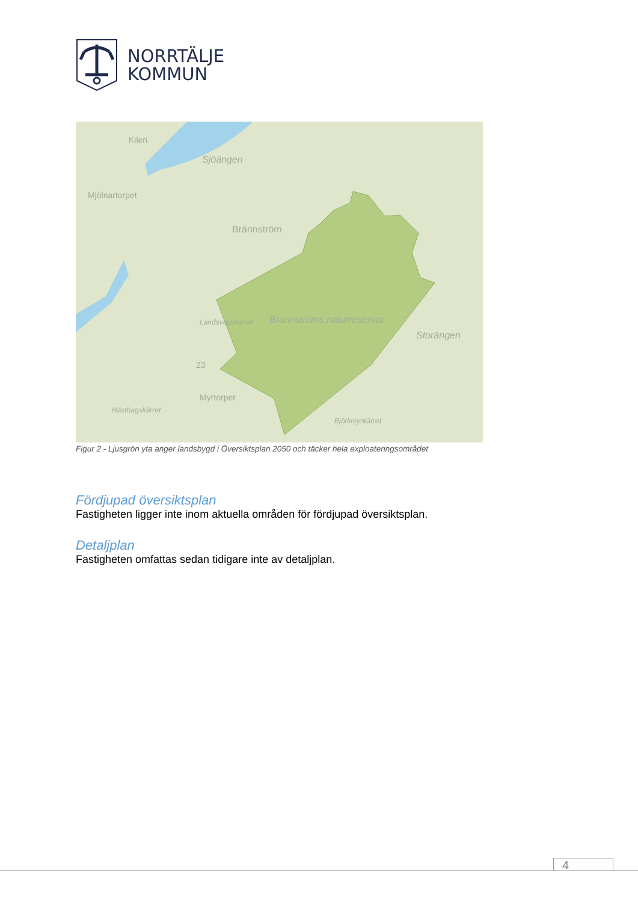NORRTÄLJE
KOMMUN
Kilen
Sjöängen
Mjölnartorpet
Brännström
Landsvägskärret Brännströms naturreservat
Storängen
23
Myrtorpet
Hästhagskärret
Björkmyrkärret
Figur 2 - Ljusgrön yta anger landsbygd i Översiktsplan 2050 och täcker hela exploateringsområdet
Fördjupad översiktsplan
Fastigheten ligger inte inom aktuella områden för fördjupad översiktsplan.
Detaljplan
Fastigheten omfattas sedan tidigare inte av detaljplan.
4